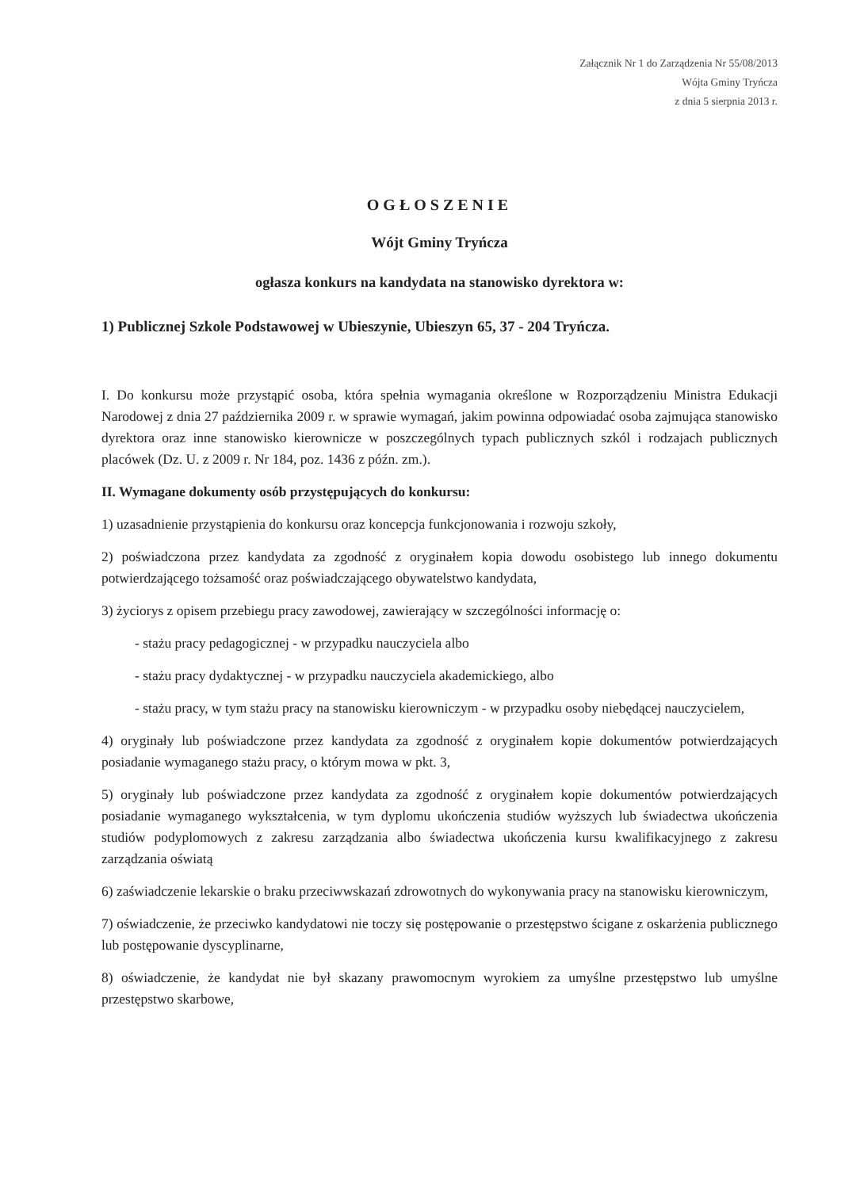Załącznik Nr 1 do Zarządzenia Nr 55/08/2013
Wójta Gminy Tryńcza
z dnia 5 sierpnia 2013 r.
OGŁOSZENIE
Wójt Gminy Tryńcza
ogłasza konkurs na kandydata na stanowisko dyrektora w:
1) Publicznej Szkole Podstawowej w Ubieszynie, Ubieszyn 65, 37 - 204 Tryńcza.
I. Do konkursu może przystąpić osoba, która spełnia wymagania określone w Rozporządzeniu Ministra Edukacji Narodowej z dnia 27 października 2009 r. w sprawie wymagań, jakim powinna odpowiadać osoba zajmująca stanowisko dyrektora oraz inne stanowisko kierownicze w poszczególnych typach publicznych szkól i rodzajach publicznych placówek (Dz. U. z 2009 r. Nr 184, poz. 1436 z późn. zm.).
II. Wymagane dokumenty osób przystępujących do konkursu:
1) uzasadnienie przystąpienia do konkursu oraz koncepcja funkcjonowania i rozwoju szkoły,
2) poświadczona przez kandydata za zgodność z oryginałem kopia dowodu osobistego lub innego dokumentu potwierdzającego tożsamość oraz poświadczającego obywatelstwo kandydata,
3) życiorys z opisem przebiegu pracy zawodowej, zawierający w szczególności informację o:
- stażu pracy pedagogicznej - w przypadku nauczyciela albo
- stażu pracy dydaktycznej - w przypadku nauczyciela akademickiego, albo
- stażu pracy, w tym stażu pracy na stanowisku kierowniczym - w przypadku osoby niebędącej nauczycielem,
4) oryginały lub poświadczone przez kandydata za zgodność z oryginałem kopie dokumentów potwierdzających posiadanie wymaganego stażu pracy, o którym mowa w pkt. 3,
5) oryginały lub poświadczone przez kandydata za zgodność z oryginałem kopie dokumentów potwierdzających posiadanie wymaganego wykształcenia, w tym dyplomu ukończenia studiów wyższych lub świadectwa ukończenia studiów podyplomowych z zakresu zarządzania albo świadectwa ukończenia kursu kwalifikacyjnego z zakresu zarządzania oświatą
6) zaświadczenie lekarskie o braku przeciwwskazań zdrowotnych do wykonywania pracy na stanowisku kierowniczym,
7) oświadczenie, że przeciwko kandydatowi nie toczy się postępowanie o przestępstwo ścigane z oskarżenia publicznego lub postępowanie dyscyplinarne,
8) oświadczenie, że kandydat nie był skazany prawomocnym wyrokiem za umyślne przestępstwo lub umyślne przestępstwo skarbowe,